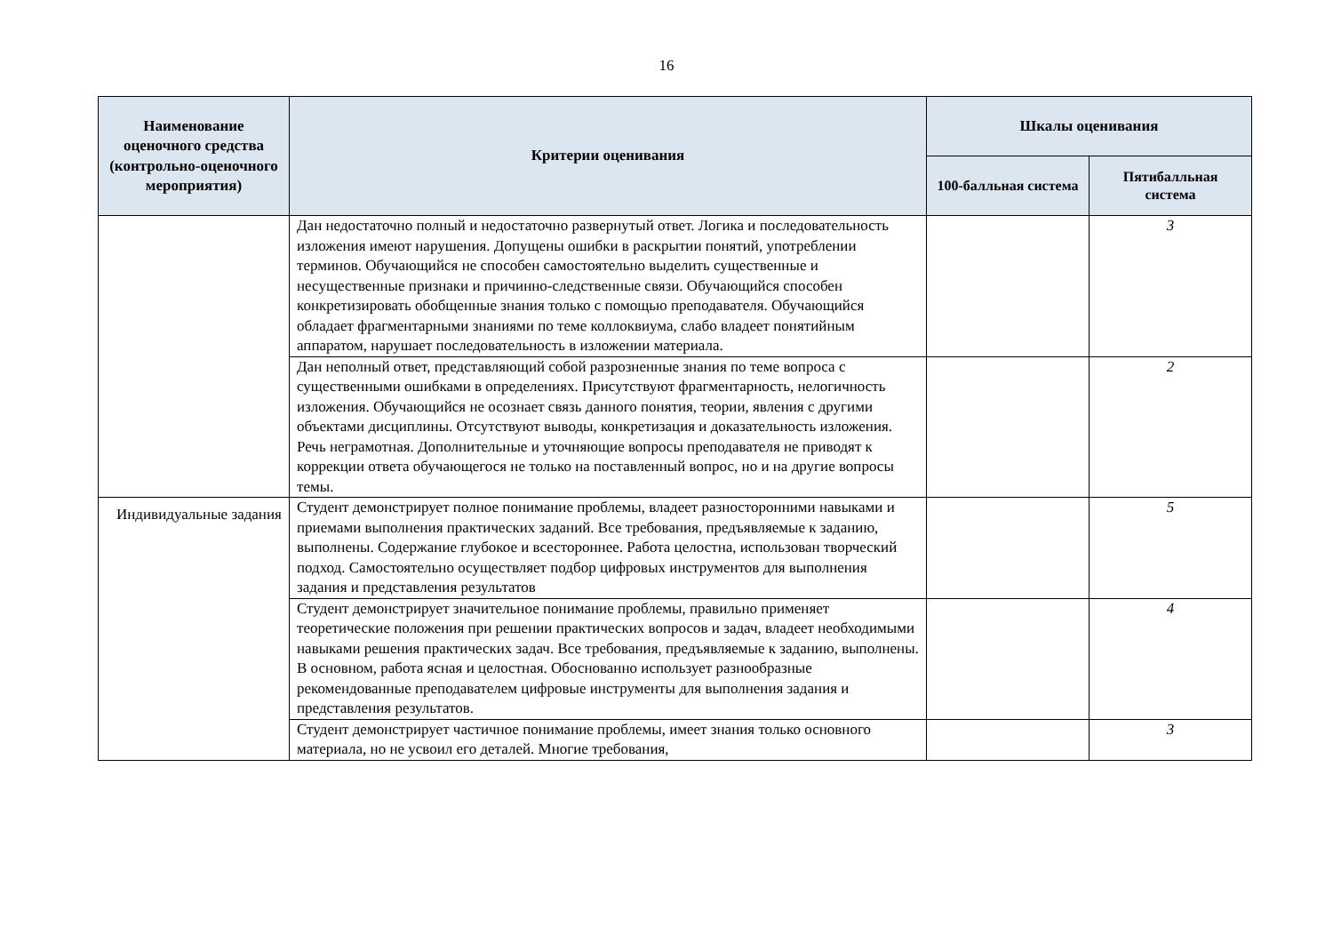16
| Наименование оценочного средства (контрольно-оценочного мероприятия) | Критерии оценивания | Шкалы оценивания | |
| --- | --- | --- | --- |
| | | 100-балльная система | Пятибалльная система |
| | Дан недостаточно полный и недостаточно развернутый ответ. Логика и последовательность изложения имеют нарушения. Допущены ошибки в раскрытии понятий, употреблении терминов. Обучающийся не способен самостоятельно выделить существенные и несущественные признаки и причинно-следственные связи. Обучающийся способен конкретизировать обобщенные знания только с помощью преподавателя. Обучающийся обладает фрагментарными знаниями по теме коллоквиума, слабо владеет понятийным аппаратом, нарушает последовательность в изложении материала. | | 3 |
| | Дан неполный ответ, представляющий собой разрозненные знания по теме вопроса с существенными ошибками в определениях. Присутствуют фрагментарность, нелогичность изложения. Обучающийся не осознает связь данного понятия, теории, явления с другими объектами дисциплины. Отсутствуют выводы, конкретизация и доказательность изложения. Речь неграмотная. Дополнительные и уточняющие вопросы преподавателя не приводят к коррекции ответа обучающегося не только на поставленный вопрос, но и на другие вопросы темы. | | 2 |
| Индивидуальные задания | Студент демонстрирует полное понимание проблемы, владеет разносторонними навыками и приемами выполнения практических заданий. Все требования, предъявляемые к заданию, выполнены. Содержание глубокое и всестороннее. Работа целостна, использован творческий подход. Самостоятельно осуществляет подбор цифровых инструментов для выполнения задания и представления результатов | | 5 |
| | Студент демонстрирует значительное понимание проблемы, правильно применяет теоретические положения при решении практических вопросов и задач, владеет необходимыми навыками решения практических задач. Все требования, предъявляемые к заданию, выполнены. В основном, работа ясная и целостная. Обоснованно использует разнообразные рекомендованные преподавателем цифровые инструменты для выполнения задания и представления результатов. | | 4 |
| | Студент демонстрирует частичное понимание проблемы, имеет знания только основного материала, но не усвоил его деталей. Многие требования, | | 3 |